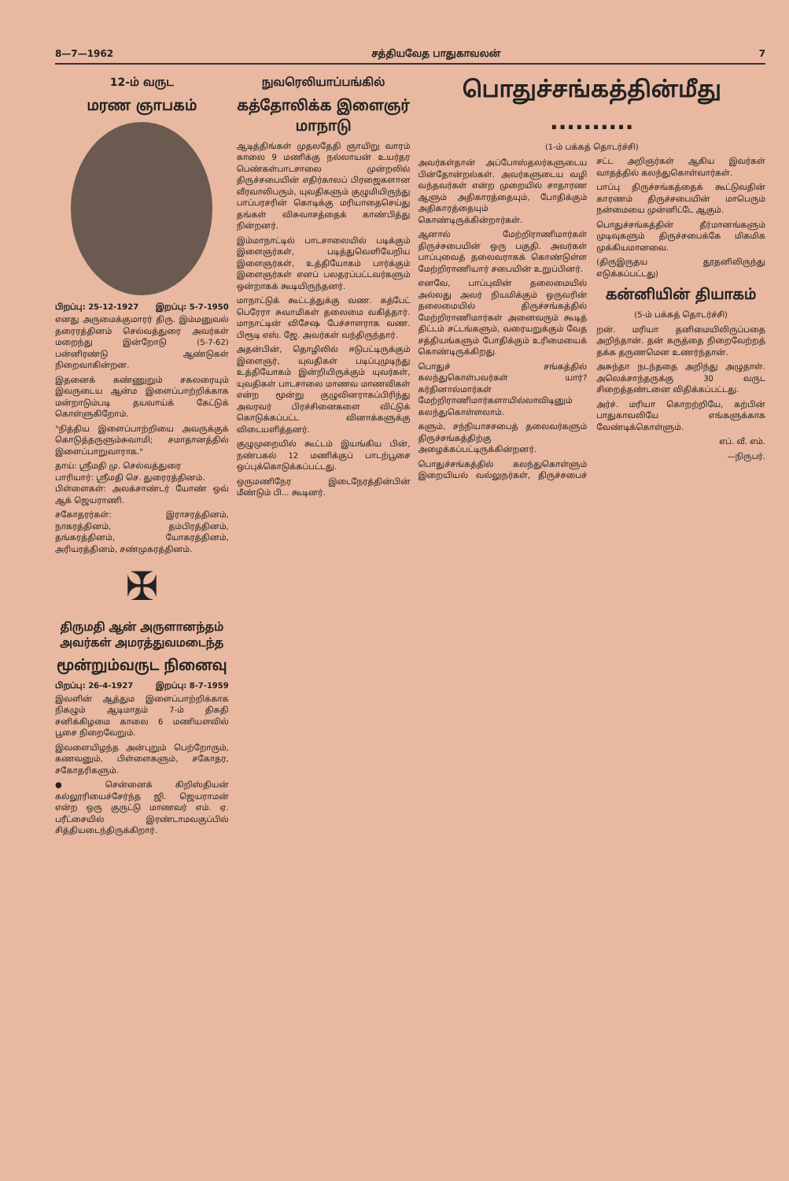8—7—1962 சத்தியவேத பாதுகாவலன் 7
12-ம் வருட
மரண ஞாபகம்
பிறப்பு: 25-12-1927 இறப்பு: 5-7-1950
எனது அருமைக்குமாரர் திரு. இம்மனுவல் தரைரத்தினம் செல்வத்துரை அவர்கள் மறைந்து இன்றோடு (5-7-62) பன்னிரண்டு ஆண்டுகள் நிறைவாகின்றன.
இதனைக் கண்ணுறும் சகலரையும் இவருடைய ஆன்ம இளைப்பாற்றிக்காக மன்றாடும்படி தயவாய்க் கேட்டுக் கொள்ளுகிறோம்.
"நித்திய இளைப்பாற்றியை அவருக்குக் கொடுத்தருளும்சுவாமி; சமாதானத்தில் இளைப்பாறுவாராக."
தாய்: ஸ்ரீமதி மு. செல்வத்துரை
பாரியார்: ஸ்ரீமதி செ. துரைரத்தினம்.
பிள்ளைகள்: அலக்சாண்டர் யோண் ஒவ் ஆக் ஜெயராணி.
சகோதரர்கள்: இராசரத்தினம், நாகரத்தினம், தம்பிரத்தினம், தங்கரத்தினம், யோகரத்தினம், அரியரத்தினம், சண்முகரத்தினம்.
✠
திருமதி ஆன் அருளானந்தம் அவர்கள் அமரத்துவமடைந்த
மூன்றும்வருட நினைவு
பிறப்பு: 26-4-1927 இறப்பு: 8-7-1959
இவளின் ஆத்தும இளைப்பாற்றிக்காக நிகழும் ஆடிமாதம் 7-ம் திகதி சனிக்கிழமை காலை 6 மணியளவில் பூசை நிறைவேறும்.
இவளையிழந்த அன்புறும் பெற்றோரும், கணவனும், பிள்ளைகளும், சகோதர, சகோதரிகளும்.
● சென்னைக் கிறிஸ்தியன் கல்லூரியைச்சேர்ந்த ஜி. ஜெயராமன் என்ற ஒரு குருட்டு மாணவர் எம். ஏ. பரீட்சையில் இரண்டாமவகுப்பில் சித்தியடைந்திருக்கிறார்.
நுவரெலியாப்பங்கில்
கத்தோலிக்க இளைஞர் மாநாடு
ஆடித்திங்கள் முதலதேதி ஞாயிறு வாரம் காலை 9 மணிக்கு நல்லாயன் உயர்தர பெண்கள்பாடசாலை முன்றலில் திருச்சபையின் எதிர்காலப் பிரஜைகளான வீரவாலிபரும், யுவதிகளும் குழுமியிருந்து பாப்பரசரின் கொடிக்கு மரியாதைசெய்து தங்கள் விசுவாசத்தைக் காண்பித்து நின்றனர்.
இம்மாநாட்டில் பாடசாலையில் படிக்கும் இளைஞர்கள், படித்துவெளியேறிய இளைஞர்கள், உத்தியோகம் பார்க்கும் இளைஞர்கள் எனப் பலதரப்பட்டவர்களும் ஒன்றாகக் கூடியிருந்தனர்.
மாநாட்டுக் கூட்டத்துக்கு வண. கத்பேட் பெரேரா சுவாமிகள் தலைமை வகித்தார். மாநாட்டின் விசேஷ பேச்சாளராக வண. பிரூடி எஸ். ஜே. அவர்கள் வந்திருந்தார்.
அதன்பின், தொழிலில் ஈடுபட்டிருக்கும் இளைஞர், யுவதிகள் படிப்புமுடிந்து உத்தியோகம் இன்றியிருக்கும் யுவர்கள், யுவதிகள் பாடசாலை மாணவ மாணவிகள் என்ற மூன்று குழுவினராகப்பிரிந்து அவரவர் பிரச்சினைகளை விட்டுக் கொடுக்கப்பட்ட வினாக்களுக்கு விடையளித்தனர்.
குழுமுறையில் கூட்டம் இயங்கிய பின், நண்பகல் 12 மணிக்குப் பாடற்பூசை ஒப்புக்கொடுக்கப்பட்டது.
ஒருமணிநேர இடைநேரத்தின்பின் மீண்டும் பி... கூடினர்.
பொதுச்சங்கத்தின்மீது ..........
(1-ம் பக்கத் தொடர்ச்சி)
அவர்கள்தான் அப்போஸ்தலர்களுடைய பின்தோன்றல்கள். அவர்களுடைய வழி வந்தவர்கள் என்ற முறையில் சாதாரண ஆளும் அதிகாரத்தையும், போதிக்கும் அதிகாரத்தையும் கொண்டிருக்கின்றார்கள்.
ஆனால் மேற்றிராணிமார்கள் திருச்சபையின் ஒரு பகுதி. அவர்கள் பாப்புவைத் தலைவராகக் கொண்டுள்ள மேற்றிராணியார் சபையின் உறுப்பினர்.
எனவே, பாப்புவின் தலைமையில் அல்லது அவர் நியமிக்கும் ஒருவரின் தலைமையில் திருச்சங்கத்தில் மேற்றிராணிமார்கள் அனைவரும் கூடித் திட்டம் சட்டங்களும், வரையறுக்கும் வேத சத்தியங்களும் போதிக்கும் உரிமையைக் கொண்டிருக்கிறது.
பொதுச் சங்கத்தில் கலந்துகொள்பவர்கள் யார்? கர்தினால்மார்கள் மேற்றிராணிமார்களாயில்லாவிடினும் கலந்துகொள்ளலாம்.
களும், சந்நியாசசபைத் தலைவர்களும் திருச்சங்கத்திற்கு அழைக்கப்பட்டிருக்கின்றனர்.
பொதுச்சங்கத்தில் கலந்துகொள்ளும் இறையியல் வல்லுநர்கள், திருச்சபைச் சட்ட அறிஞர்கள் ஆகிய இவர்கள் வாதத்தில் கலந்துகொள்வார்கள்.
பாப்பு திருச்சங்கத்தைக் கூட்டுவதின் காரணம் திருச்சபையின் மாபெரும் நன்மையை முன்னிட்டே ஆகும்.
பொதுச்சங்கத்தின் தீர்மானங்களும் முடிவுகளும் திருச்சபைக்கே மிகமிக முக்கியமானவை.
(திருஇருதய தூதனிலிருந்து எடுக்கப்பட்டது)
கன்னியின் தியாகம்
(5-ம் பக்கத் தொடர்ச்சி)
றன். மரியா தனிமையிலிருப்பதை அறிந்தான். தன் கருத்தை நிறைவேற்றத் தக்க தருணமென உணர்ந்தான்.
அசுந்தா நடந்ததை அறிந்து அழுதாள். அலெக்சாந்தருக்கு 30 வருட சிறைத்தண்டனை விதிக்கப்பட்டது.
அர்ச். மரியா கொறற்றியே, கற்பின் பாதுகாவலியே எங்களுக்காக வேண்டிக்கொள்ளும்.
எப். வீ. எம்.
—நிருபர்.